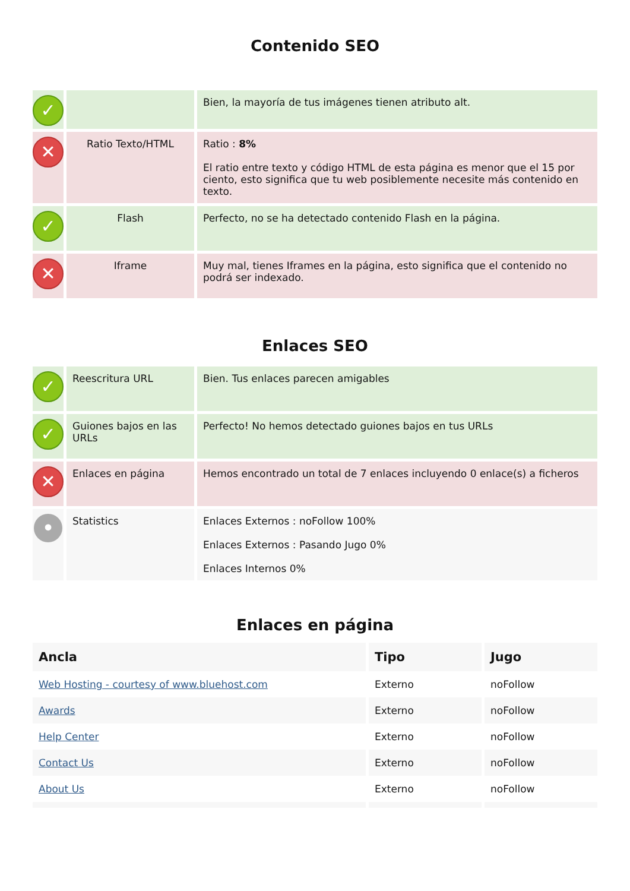Contenido SEO
| ✓ | | Bien, la mayoría de tus imágenes tienen atributo alt. |
| ✕ | Ratio Texto/HTML | Ratio : 8% El ratio entre texto y código HTML de esta página es menor que el 15 por ciento, esto significa que tu web posiblemente necesite más contenido en texto. |
| ✓ | Flash | Perfecto, no se ha detectado contenido Flash en la página. |
| ✕ | Iframe | Muy mal, tienes Iframes en la página, esto significa que el contenido no podrá ser indexado. |
Enlaces SEO
| ✓ | Reescritura URL | Bien. Tus enlaces parecen amigables |
| ✓ | Guiones bajos en las URLs | Perfecto! No hemos detectado guiones bajos en tus URLs |
| ✕ | Enlaces en página | Hemos encontrado un total de 7 enlaces incluyendo 0 enlace(s) a ficheros |
| • | Statistics | Enlaces Externos : noFollow 100% Enlaces Externos : Pasando Jugo 0% Enlaces Internos 0% |
Enlaces en página
| Ancla | Tipo | Jugo |
| --- | --- | --- |
| Web Hosting - courtesy of www.bluehost.com | Externo | noFollow |
| Awards | Externo | noFollow |
| Help Center | Externo | noFollow |
| Contact Us | Externo | noFollow |
| About Us | Externo | noFollow |